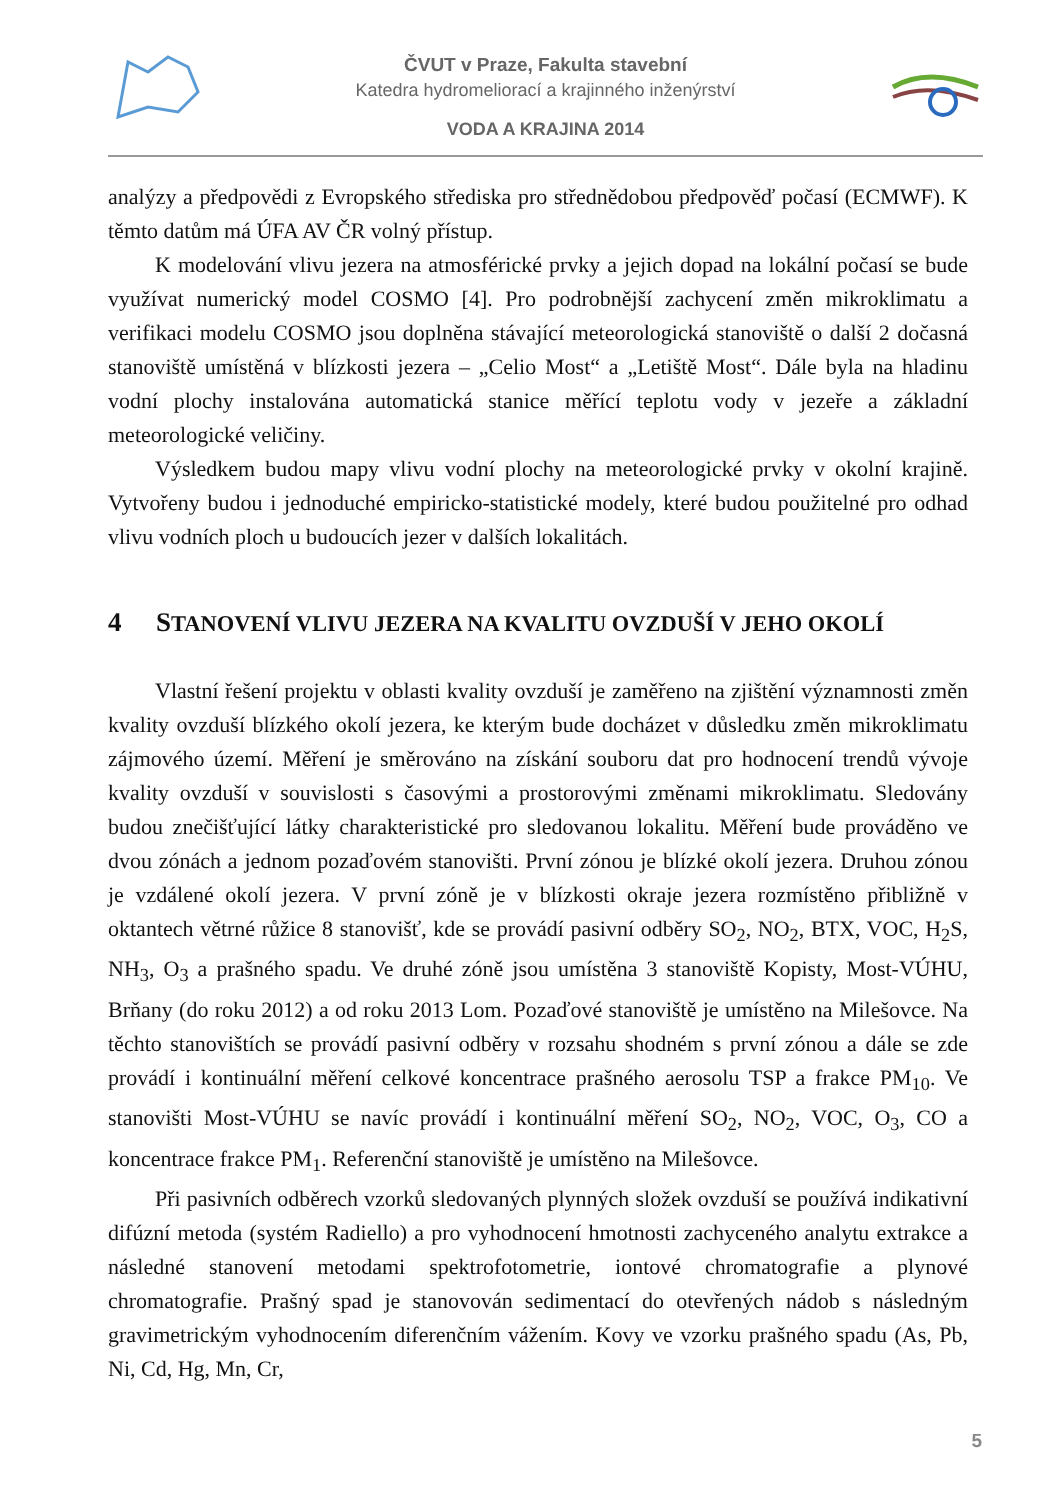ČVUT v Praze, Fakulta stavební
Katedra hydromeliorací a krajinného inženýrství
VODA A KRAJINA 2014
analýzy a předpovědi z Evropského střediska pro střednědobou předpověď počasí (ECMWF). K těmto datům má ÚFA AV ČR volný přístup.
K modelování vlivu jezera na atmosférické prvky a jejich dopad na lokální počasí se bude využívat numerický model COSMO [4]. Pro podrobnější zachycení změn mikroklimatu a verifikaci modelu COSMO jsou doplněna stávající meteorologická stanoviště o další 2 dočasná stanoviště umístěná v blízkosti jezera – „Celio Most“ a „Letiště Most“. Dále byla na hladinu vodní plochy instalována automatická stanice měřící teplotu vody v jezeře a základní meteorologické veličiny.
Výsledkem budou mapy vlivu vodní plochy na meteorologické prvky v okolní krajině. Vytvořeny budou i jednoduché empiricko-statistické modely, které budou použitelné pro odhad vlivu vodních ploch u budoucích jezer v dalších lokalitách.
4 STANOVENÍ VLIVU JEZERA NA KVALITU OVZDUŠÍ V JEHO OKOLÍ
Vlastní řešení projektu v oblasti kvality ovzduší je zaměřeno na zjištění významnosti změn kvality ovzduší blízkého okolí jezera, ke kterým bude docházet v důsledku změn mikroklimatu zájmového území. Měření je směrováno na získání souboru dat pro hodnocení trendů vývoje kvality ovzduší v souvislosti s časovými a prostorovými změnami mikroklimatu. Sledovány budou znečišťující látky charakteristické pro sledovanou lokalitu. Měření bude prováděno ve dvou zónách a jednom pozaďovém stanovišti. První zónou je blízké okolí jezera. Druhou zónou je vzdálené okolí jezera. V první zóně je v blízkosti okraje jezera rozmístěno přibližně v oktantech větrné růžice 8 stanovišť, kde se provádí pasivní odběry SO<sub>2</sub>, NO<sub>2</sub>, BTX, VOC, H<sub>2</sub>S, NH<sub>3</sub>, O<sub>3</sub> a prašného spadu. Ve druhé zóně jsou umístěna 3 stanoviště Kopisty, Most-VÚHU, Brňany (do roku 2012) a od roku 2013 Lom. Pozaďové stanoviště je umístěno na Milešovce. Na těchto stanovištích se provádí pasivní odběry v rozsahu shodném s první zónou a dále se zde provádí i kontinuální měření celkové koncentrace prašného aerosolu TSP a frakce PM<sub>10</sub>. Ve stanovišti Most-VÚHU se navíc provádí i kontinuální měření SO<sub>2</sub>, NO<sub>2</sub>, VOC, O<sub>3</sub>, CO a koncentrace frakce PM<sub>1</sub>. Referenční stanoviště je umístěno na Milešovce.
Při pasivních odběrech vzorků sledovaných plynných složek ovzduší se používá indikativní difúzní metoda (systém Radiello) a pro vyhodnocení hmotnosti zachyceného analytu extrakce a následné stanovení metodami spektrofotometrie, iontové chromatografie a plynové chromatografie. Prašný spad je stanovován sedimentací do otevřených nádob s následným gravimetrickým vyhodnocením diferenčním vážením. Kovy ve vzorku prašného spadu (As, Pb, Ni, Cd, Hg, Mn, Cr,
5